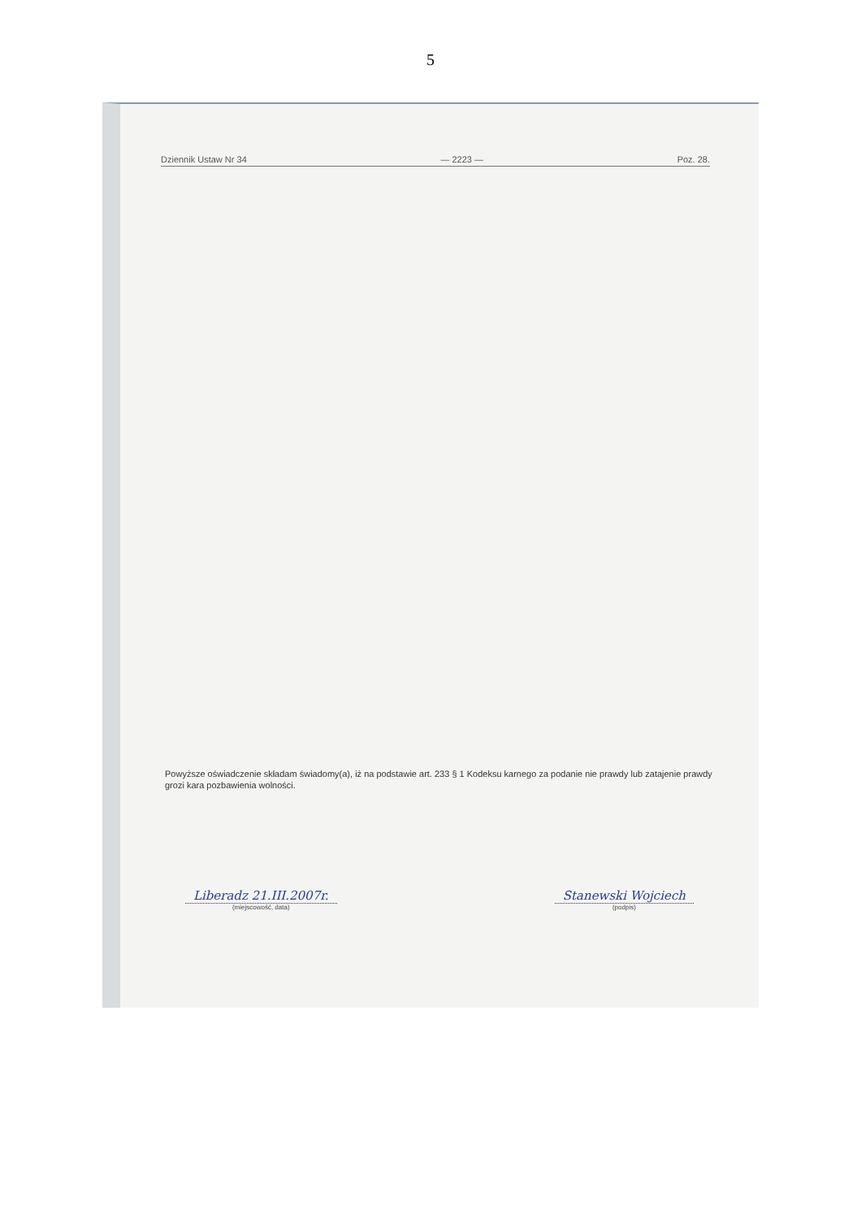5
Dziennik Ustaw Nr 34 — 2223 — Poz. 28.
Powyższe oświadczenie składam świadomy(a), iż na podstawie art. 233 § 1 Kodeksu karnego za podanie nie prawdy lub zatajenie prawdy grozi kara pozbawienia wolności.
Liberadz 21.III.2007r.
(miejscowość, data)
Stanewski Wojciech
(podpis)